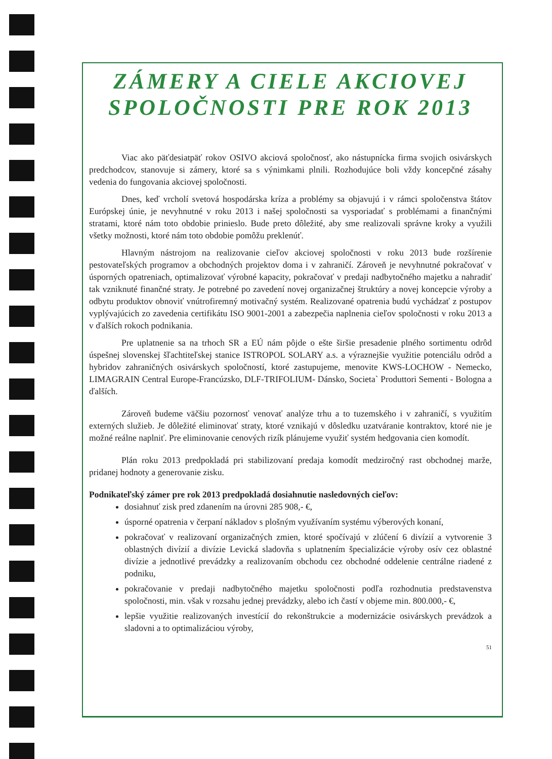ZÁMERY A CIELE AKCIOVEJ
SPOLOČNOSTI PRE ROK 2013
Viac ako päťdesiatpäť rokov OSIVO akciová spoločnosť, ako nástupnícka firma svojich osivárskych predchodcov, stanovuje si zámery, ktoré sa s výnimkami plnili. Rozhodujúce boli vždy koncepčné zásahy vedenia do fungovania akciovej spoločnosti.
Dnes, keď vrcholí svetová hospodárska kríza a problémy sa objavujú i v rámci spoločenstva štátov Európskej únie, je nevyhnutné v roku 2013 i našej spoločnosti sa vysporiadať s problémami a finančnými stratami, ktoré nám toto obdobie prinieslo. Bude preto dôležité, aby sme realizovali správne kroky a využili všetky možnosti, ktoré nám toto obdobie pomôžu preklenúť.
Hlavným nástrojom na realizovanie cieľov akciovej spoločnosti v roku 2013 bude rozšírenie pestovateľských programov a obchodných projektov doma i v zahraničí. Zároveň je nevyhnutné pokračovať v úsporných opatreniach, optimalizovať výrobné kapacity, pokračovať v predaji nadbytočného majetku a nahradiť tak vzniknuté finančné straty. Je potrebné po zavedení novej organizačnej štruktúry a novej koncepcie výroby a odbytu produktov obnoviť vnútrofiremný motivačný systém. Realizované opatrenia budú vychádzať z postupov vyplývajúcich zo zavedenia certifikátu ISO 9001-2001 a zabezpečia naplnenia cieľov spoločnosti v roku 2013 a v ďalších rokoch podnikania.
Pre uplatnenie sa na trhoch SR a EÚ nám pôjde o ešte širšie presadenie plného sortimentu odrôd úspešnej slovenskej šľachtiteľskej stanice ISTROPOL SOLARY a.s. a výraznejšie využitie potenciálu odrôd a hybridov zahraničných osivárskych spoločností, ktoré zastupujeme, menovite KWS-LOCHOW - Nemecko, LIMAGRAIN Central Europe-Francúzsko, DLF-TRIFOLIUM- Dánsko, Societa` Produttori Sementi - Bologna a ďalších.
Zároveň budeme väčšiu pozornosť venovať analýze trhu a to tuzemského i v zahraničí, s využitím externých služieb. Je dôležité eliminovať straty, ktoré vznikajú v dôsledku uzatváranie kontraktov, ktoré nie je možné reálne naplniť. Pre eliminovanie cenových rizík plánujeme využiť systém hedgovania cien komodít.
Plán roku 2013 predpokladá pri stabilizovaní predaja komodít medziročný rast obchodnej marže, pridanej hodnoty a generovanie zisku.
Podnikateľský zámer pre rok 2013 predpokladá dosiahnutie nasledovných cieľov:
dosiahnuť zisk pred zdanením na úrovni 285 908,- €,
úsporné opatrenia v čerpaní nákladov s plošným využívaním systému výberových konaní,
pokračovať v realizovaní organizačných zmien, ktoré spočívajú v zlúčení 6 divízií a vytvorenie 3 oblastných divízií a divízie Levická sladovňa s uplatnením špecializácie výroby osív cez oblastné divízie a jednotlivé prevádzky a realizovaním obchodu cez obchodné oddelenie centrálne riadené z podniku,
pokračovanie v predaji nadbytočného majetku spoločnosti podľa rozhodnutia predstavenstva spoločnosti, min. však v rozsahu jednej prevádzky, alebo ich častí v objeme min. 800.000,- €,
lepšie využitie realizovaných investícií do rekonštrukcie a modernizácie osivárskych prevádzok a sladovni a to optimalizáciou výroby,
51